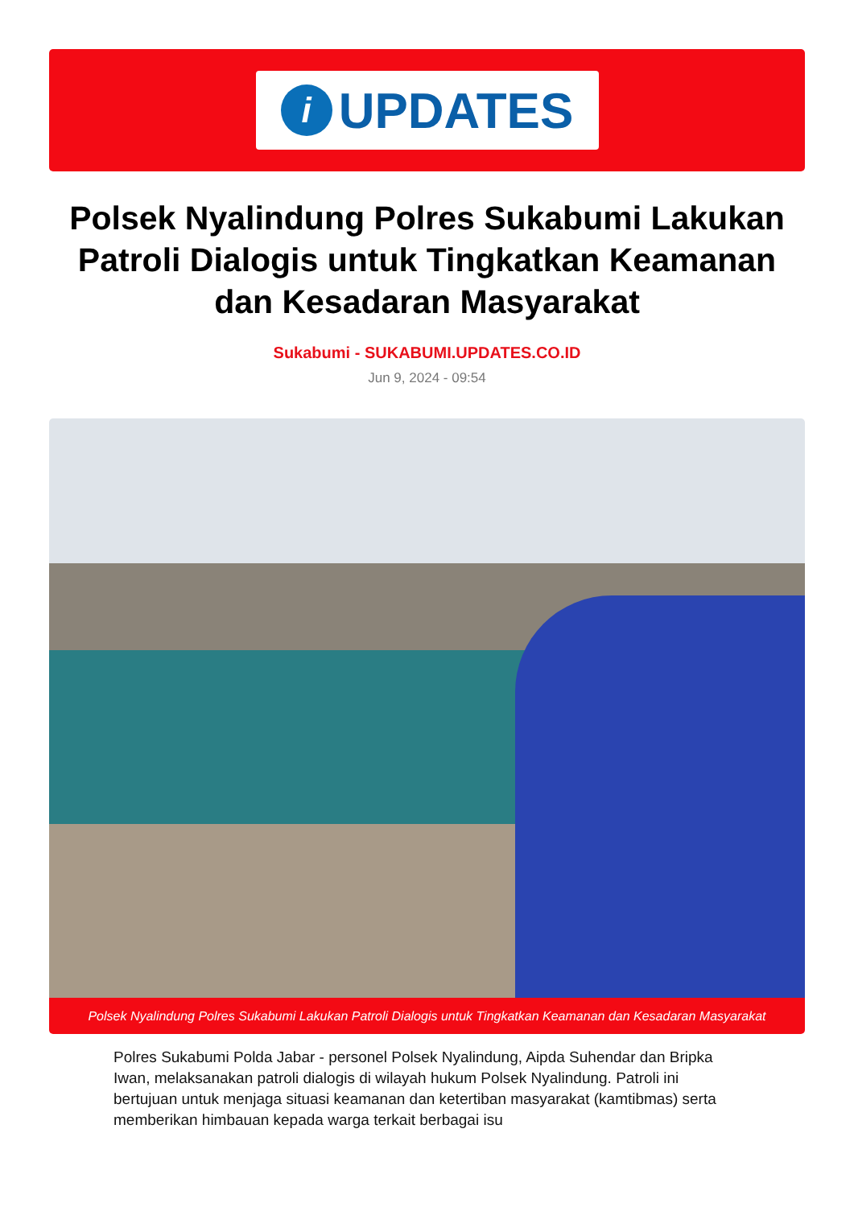i
UPDATES
Polsek Nyalindung Polres Sukabumi Lakukan Patroli Dialogis untuk Tingkatkan Keamanan dan Kesadaran Masyarakat
Sukabumi - SUKABUMI.UPDATES.CO.ID
Jun 9, 2024 - 09:54
Polsek Nyalindung Polres Sukabumi Lakukan Patroli Dialogis untuk Tingkatkan Keamanan dan Kesadaran Masyarakat
Polres Sukabumi Polda Jabar - personel Polsek Nyalindung, Aipda Suhendar dan Bripka Iwan, melaksanakan patroli dialogis di wilayah hukum Polsek Nyalindung. Patroli ini bertujuan untuk menjaga situasi keamanan dan ketertiban masyarakat (kamtibmas) serta memberikan himbauan kepada warga terkait berbagai isu